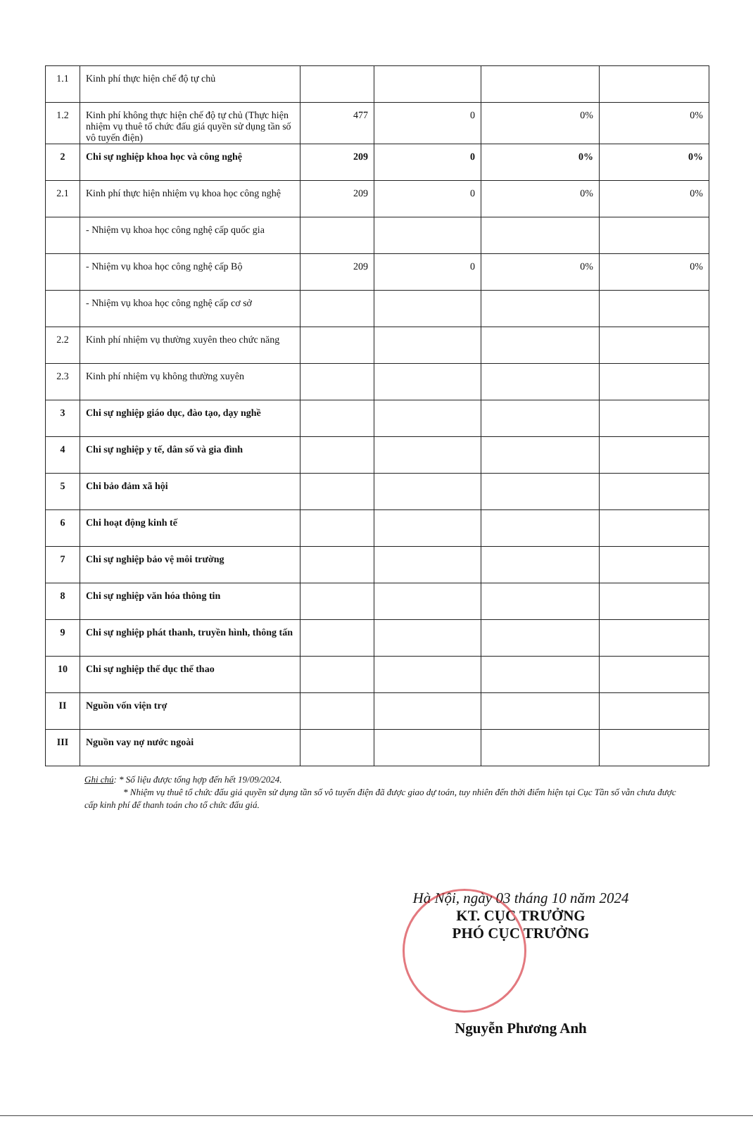| 1.1 | Kinh phí thực hiện chế độ tự chủ | | | | |
| 1.2 | Kinh phí không thực hiện chế độ tự chủ (Thực hiện nhiệm vụ thuê tổ chức đấu giá quyền sử dụng tần số vô tuyến điện) | 477 | 0 | 0% | 0% |
| 2 | Chi sự nghiệp khoa học và công nghệ | 209 | 0 | 0% | 0% |
| 2.1 | Kinh phí thực hiện nhiệm vụ khoa học công nghệ | 209 | 0 | 0% | 0% |
| | - Nhiệm vụ khoa học công nghệ cấp quốc gia | | | | |
| | - Nhiệm vụ khoa học công nghệ cấp Bộ | 209 | 0 | 0% | 0% |
| | - Nhiệm vụ khoa học công nghệ cấp cơ sở | | | | |
| 2.2 | Kinh phí nhiệm vụ thường xuyên theo chức năng | | | | |
| 2.3 | Kinh phí nhiệm vụ không thường xuyên | | | | |
| 3 | Chi sự nghiệp giáo dục, đào tạo, dạy nghề | | | | |
| 4 | Chi sự nghiệp y tế, dân số và gia đình | | | | |
| 5 | Chi bảo đảm xã hội | | | | |
| 6 | Chi hoạt động kinh tế | | | | |
| 7 | Chi sự nghiệp bảo vệ môi trường | | | | |
| 8 | Chi sự nghiệp văn hóa thông tin | | | | |
| 9 | Chi sự nghiệp phát thanh, truyền hình, thông tấn | | | | |
| 10 | Chi sự nghiệp thể dục thể thao | | | | |
| II | Nguồn vốn viện trợ | | | | |
| III | Nguồn vay nợ nước ngoài | | | | |
Ghi chú: * Số liệu được tổng hợp đến hết 19/09/2024.
* Nhiệm vụ thuê tổ chức đấu giá quyền sử dụng tần số vô tuyến điện đã được giao dự toán, tuy nhiên đến thời điểm hiện tại Cục Tần số vẫn chưa được cấp kinh phí để thanh toán cho tổ chức đấu giá.
Hà Nội, ngày 03 tháng 10 năm 2024
KT. CỤC TRƯỞNG
PHÓ CỤC TRƯỞNG
Nguyễn Phương Anh